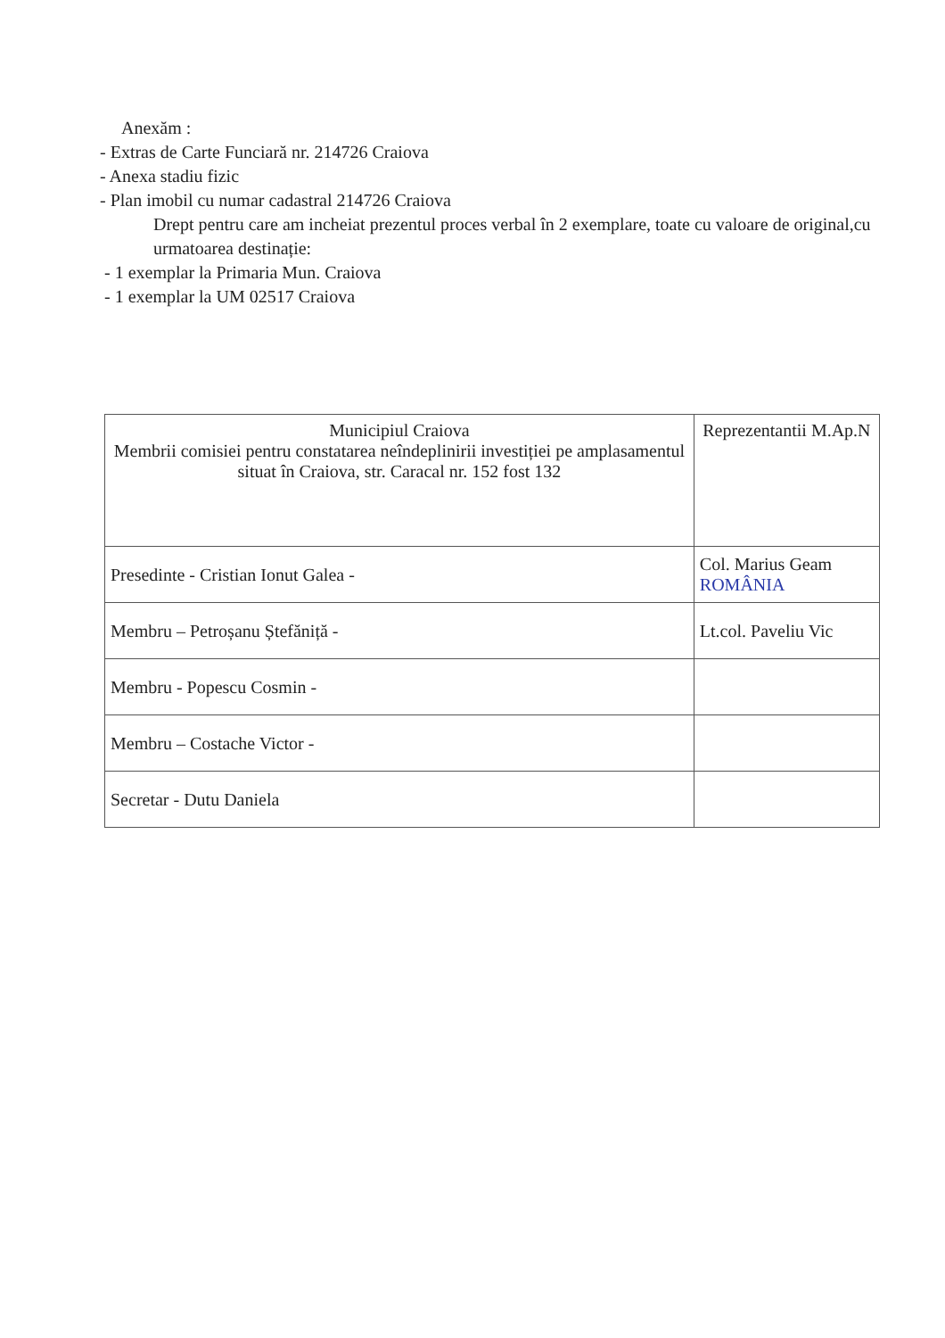Anexăm :
- Extras de Carte Funciară nr. 214726 Craiova
- Anexa stadiu fizic
- Plan imobil cu numar cadastral 214726 Craiova
Drept pentru care am incheiat prezentul proces verbal în 2 exemplare, toate cu valoare de original,cu urmatoarea destinație:
- 1 exemplar la Primaria Mun. Craiova
- 1 exemplar la UM 02517 Craiova
| Municipiul Craiova Membrii comisiei pentru constatarea neîndeplinirii investiției pe amplasamentul situat în Craiova, str. Caracal nr. 152 fost 132 | Reprezentantii M.Ap.N |
| Presedinte - Cristian Ionut Galea - | Col. Marius Geam ROMÂNIA |
| Membru – Petroșanu Ștefăniță - | Lt.col. Paveliu Vic |
| Membru - Popescu Cosmin - | |
| Membru – Costache Victor - | |
| Secretar - Dutu Daniela | |